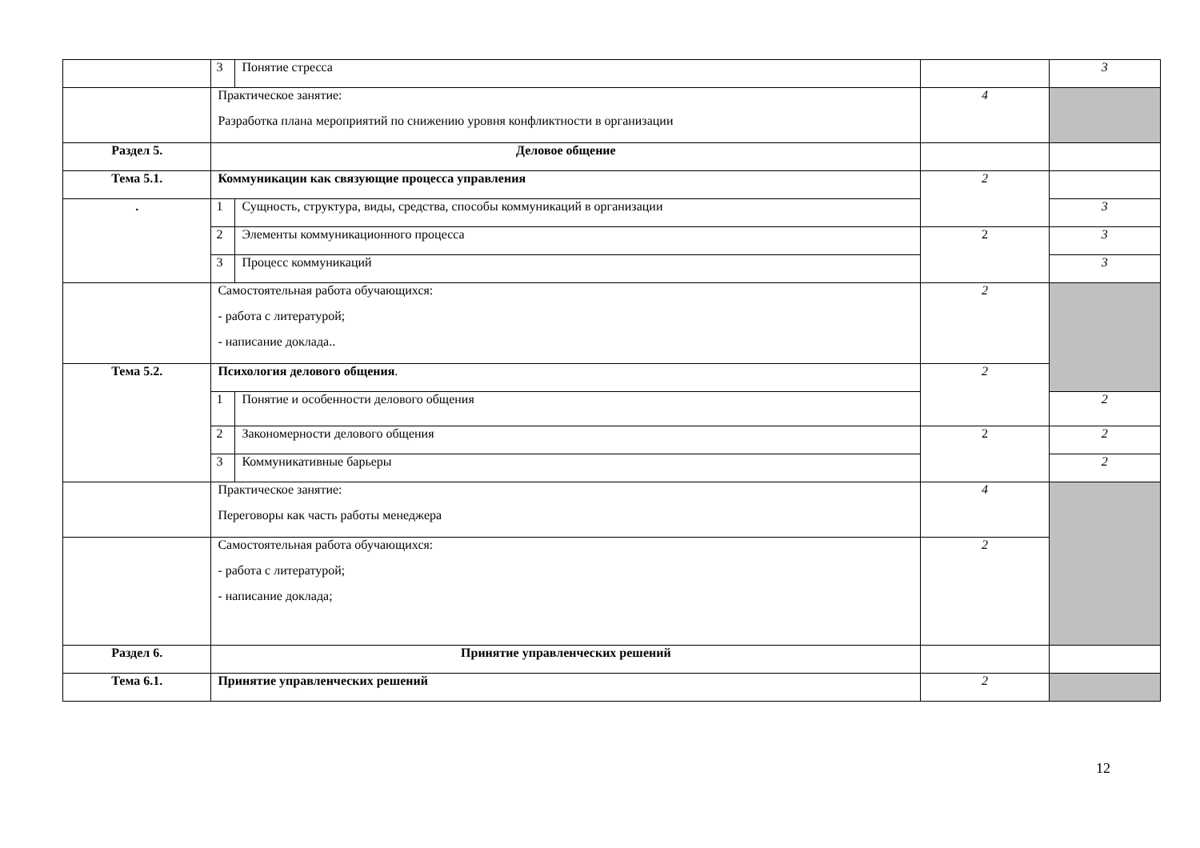| | 3 | Понятие стресса | | 3 |
| | Практическое занятие: Разработка плана мероприятий по снижению уровня конфликтности в организации | | 4 | |
| Раздел 5. | Деловое общение | | | |
| Тема 5.1. | Коммуникации как связующие процесса управления | | 2 | |
| . | 1 | Сущность, структура, виды, средства, способы коммуникаций в организации | | 3 |
| | 2 | Элементы коммуникационного процесса | 2 | 3 |
| | 3 | Процесс коммуникаций | | 3 |
| | Самостоятельная работа обучающихся: - работа с литературой; - написание доклада.. | | 2 | |
| Тема 5.2. | Психология делового общения . | | 2 | |
| | 1 | Понятие и особенности делового общения | | 2 |
| | 2 | Закономерности делового общения | 2 | 2 |
| | 3 | Коммуникативные барьеры | | 2 |
| | Практическое занятие: Переговоры как часть работы менеджера | | 4 | |
| | Самостоятельная работа обучающихся: - работа с литературой; - написание доклада; | | 2 | |
| Раздел 6. | Принятие управленческих решений | | | |
| Тема 6.1. | Принятие управленческих решений | | 2 | |
12